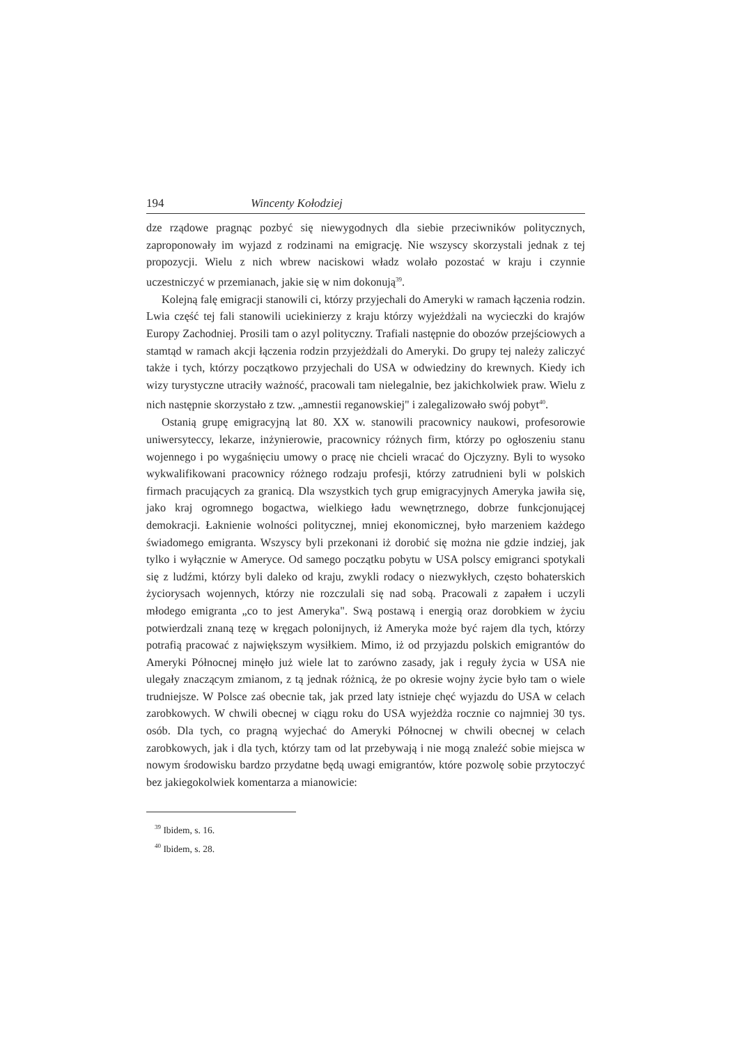194 Wincenty Kołodziej
dze rządowe pragnąc pozbyć się niewygodnych dla siebie przeciwników politycznych, zaproponowały im wyjazd z rodzinami na emigrację. Nie wszyscy skorzystali jednak z tej propozycji. Wielu z nich wbrew naciskowi władz wolało pozostać w kraju i czynnie uczestniczyć w przemianach, jakie się w nim dokonują<sup>39</sup>.
Kolejną falę emigracji stanowili ci, którzy przyjechali do Ameryki w ramach łączenia rodzin. Lwia część tej fali stanowili uciekinierzy z kraju którzy wyjeżdżali na wycieczki do krajów Europy Zachodniej. Prosili tam o azyl polityczny. Trafiali następnie do obozów przejściowych a stamtąd w ramach akcji łączenia rodzin przyjeżdżali do Ameryki. Do grupy tej należy zaliczyć także i tych, którzy początkowo przyjechali do USA w odwiedziny do krewnych. Kiedy ich wizy turystyczne utraciły ważność, pracowali tam nielegalnie, bez jakichkolwiek praw. Wielu z nich następnie skorzystało z tzw. „amnestii reganowskiej" i zalegalizowało swój pobyt<sup>40</sup>.
Ostanią grupę emigracyjną lat 80. XX w. stanowili pracownicy naukowi, profesorowie uniwersyteccy, lekarze, inżynierowie, pracownicy różnych firm, którzy po ogłoszeniu stanu wojennego i po wygaśnięciu umowy o pracę nie chcieli wracać do Ojczyzny. Byli to wysoko wykwalifikowani pracownicy różnego rodzaju profesji, którzy zatrudnieni byli w polskich firmach pracujących za granicą. Dla wszystkich tych grup emigracyjnych Ameryka jawiła się, jako kraj ogromnego bogactwa, wielkiego ładu wewnętrznego, dobrze funkcjonującej demokracji. Łaknienie wolności politycznej, mniej ekonomicznej, było marzeniem każdego świadomego emigranta. Wszyscy byli przekonani iż dorobić się można nie gdzie indziej, jak tylko i wyłącznie w Ameryce. Od samego początku pobytu w USA polscy emigranci spotykali się z ludźmi, którzy byli daleko od kraju, zwykli rodacy o niezwykłych, często bohaterskich życiorysach wojennych, którzy nie rozczulali się nad sobą. Pracowali z zapałem i uczyli młodego emigranta „co to jest Ameryka". Swą postawą i energią oraz dorobkiem w życiu potwierdzali znaną tezę w kręgach polonijnych, iż Ameryka może być rajem dla tych, którzy potrafią pracować z największym wysiłkiem. Mimo, iż od przyjazdu polskich emigrantów do Ameryki Północnej minęło już wiele lat to zarówno zasady, jak i reguły życia w USA nie ulegały znaczącym zmianom, z tą jednak różnicą, że po okresie wojny życie było tam o wiele trudniejsze. W Polsce zaś obecnie tak, jak przed laty istnieje chęć wyjazdu do USA w celach zarobkowych. W chwili obecnej w ciągu roku do USA wyjeżdża rocznie co najmniej 30 tys. osób. Dla tych, co pragną wyjechać do Ameryki Północnej w chwili obecnej w celach zarobkowych, jak i dla tych, którzy tam od lat przebywają i nie mogą znaleźć sobie miejsca w nowym środowisku bardzo przydatne będą uwagi emigrantów, które pozwolę sobie przytoczyć bez jakiegokolwiek komentarza a mianowicie:
<sup>39</sup> Ibidem, s. 16.
<sup>40</sup> Ibidem, s. 28.